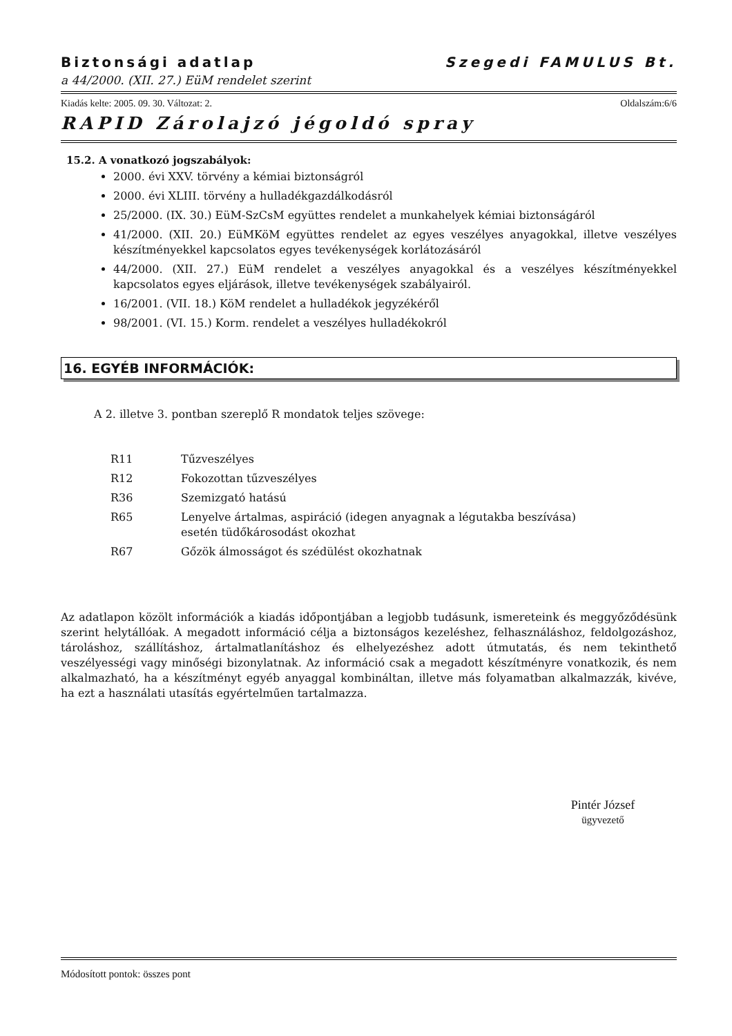Biztonsági adatlap Szegedi FAMULUS Bt.
a 44/2000. (XII. 27.) EüM rendelet szerint
Kiadás kelte: 2005. 09. 30. Változat: 2. Oldalszám:6/6
RAPID Zárolajzó jégoldó spray
15.2. A vonatkozó jogszabályok:
2000. évi XXV. törvény a kémiai biztonságról
2000. évi XLIII. törvény a hulladékgazdálkodásról
25/2000. (IX. 30.) EüM-SzCsM együttes rendelet a munkahelyek kémiai biztonságáról
41/2000. (XII. 20.) EüMKöM együttes rendelet az egyes veszélyes anyagokkal, illetve veszélyes készítményekkel kapcsolatos egyes tevékenységek korlátozásáról
44/2000. (XII. 27.) EüM rendelet a veszélyes anyagokkal és a veszélyes készítményekkel kapcsolatos egyes eljárások, illetve tevékenységek szabályairól.
16/2001. (VII. 18.) KöM rendelet a hulladékok jegyzékéről
98/2001. (VI. 15.) Korm. rendelet a veszélyes hulladékokról
16. EGYÉB INFORMÁCIÓK:
A 2. illetve 3. pontban szereplő R mondatok teljes szövege:
| R11 | Tűzveszélyes |
| R12 | Fokozottan tűzveszélyes |
| R36 | Szemizgató hatású |
| R65 | Lenyelve ártalmas, aspiráció (idegen anyagnak a légutakba beszívása) esetén tüdőkárosodást okozhat |
| R67 | Gőzök álmosságot és szédülést okozhatnak |
Az adatlapon közölt információk a kiadás időpontjában a legjobb tudásunk, ismereteink és meggyőződésünk szerint helytállóak. A megadott információ célja a biztonságos kezeléshez, felhasználáshoz, feldolgozáshoz, tároláshoz, szállításhoz, ártalmatlanításhoz és elhelyezéshez adott útmutatás, és nem tekinthető veszélyességi vagy minőségi bizonylatnak. Az információ csak a megadott készítményre vonatkozik, és nem alkalmazható, ha a készítményt egyéb anyaggal kombináltan, illetve más folyamatban alkalmazzák, kivéve, ha ezt a használati utasítás egyértelműen tartalmazza.
Pintér József
ügyvezető
Módosított pontok: összes pont